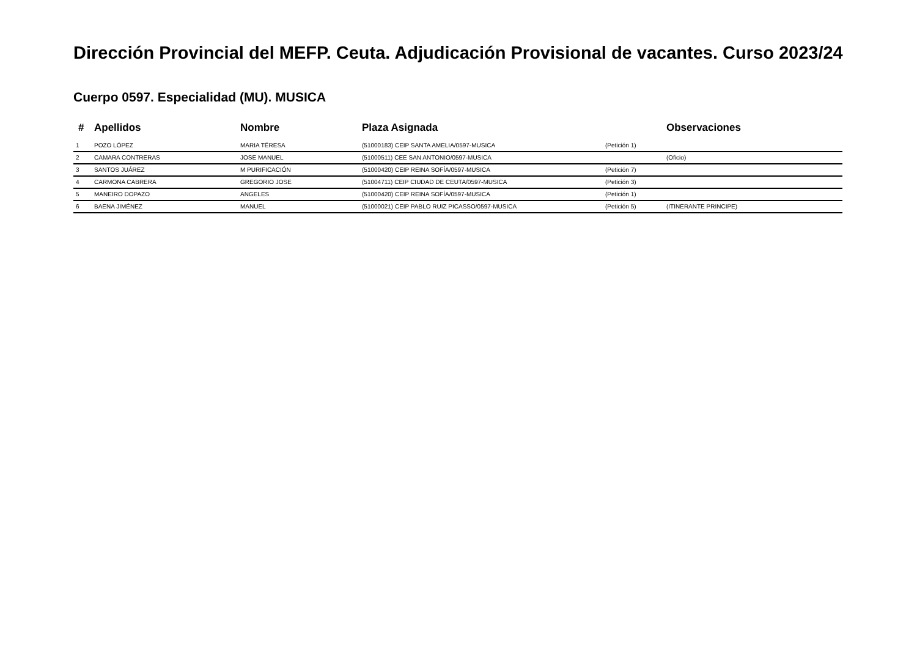Dirección Provincial del MEFP. Ceuta. Adjudicación Provisional de vacantes. Curso 2023/24
Cuerpo 0597. Especialidad (MU). MUSICA
| # | Apellidos | Nombre | Plaza Asignada | | Observaciones |
| --- | --- | --- | --- | --- | --- |
| 1 | POZO LÓPEZ | MARIA TËRESA | (51000183) CEIP SANTA AMELIA/0597-MUSICA | (Petición 1) | |
| 2 | CAMARA CONTRERAS | JOSE MANUEL | (51000511) CEE SAN ANTONIO/0597-MUSICA | | (Oficio) |
| 3 | SANTOS JUÁREZ | M PURIFICACIÓN | (51000420) CEIP REINA SOFÍA/0597-MUSICA | (Petición 7) | |
| 4 | CARMONA CABRERA | GREGORIO JOSE | (51004711) CEIP CIUDAD DE CEUTA/0597-MUSICA | (Petición 3) | |
| 5 | MANEIRO DOPAZO | ANGELES | (51000420) CEIP REINA SOFÍA/0597-MUSICA | (Petición 1) | |
| 6 | BAENA JIMÉNEZ | MANUEL | (51000021) CEIP PABLO RUIZ PICASSO/0597-MUSICA | (Petición 5) | (ITINERANTE PRINCIPE) |